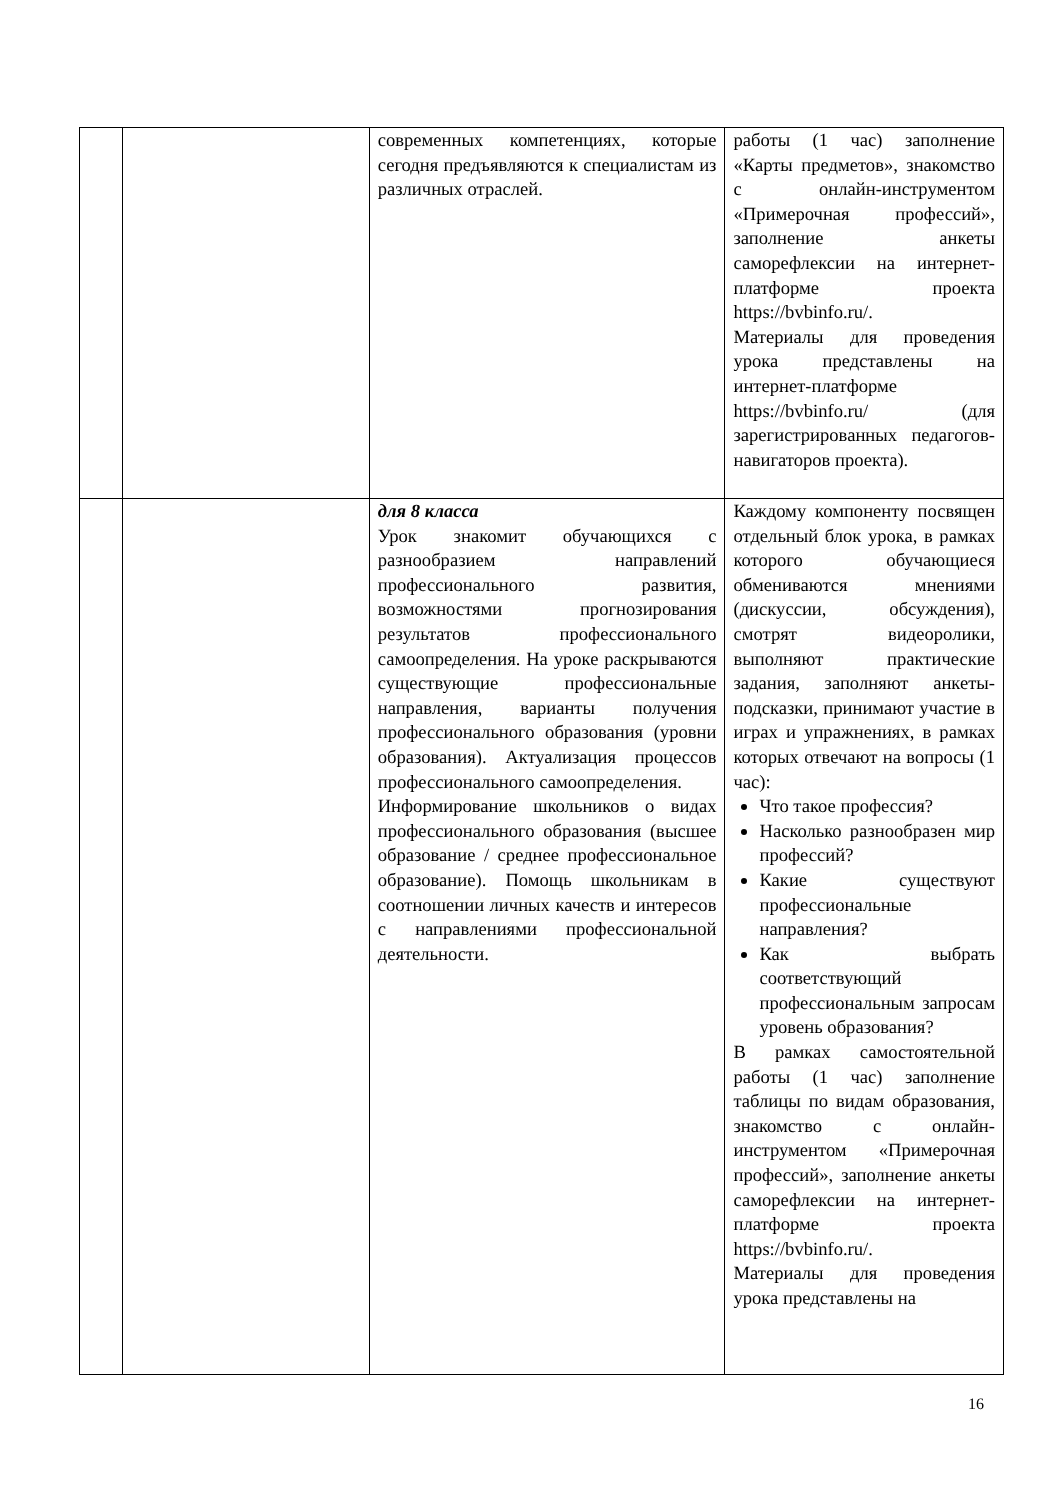| | | современных компетенциях, которые сегодня предъявляются к специалистам из различных отраслей. | работы (1 час) заполнение «Карты предметов», знакомство с онлайн-инструментом «Примерочная профессий», заполнение анкеты саморефлексии на интернет-платформе проекта https://bvbinfo.ru/. Материалы для проведения урока представлены на интернет-платформе https://bvbinfo.ru/ (для зарегистрированных педагогов-навигаторов проекта). |
| | | для 8 класса Урок знакомит обучающихся с разнообразием направлений профессионального развития, возможностями прогнозирования результатов профессионального самоопределения. На уроке раскрываются существующие профессиональные направления, варианты получения профессионального образования (уровни образования). Актуализация процессов профессионального самоопределения. Информирование школьников о видах профессионального образования (высшее образование / среднее профессиональное образование). Помощь школьникам в соотношении личных качеств и интересов с направлениями профессиональной деятельности. | Каждому компоненту посвящен отдельный блок урока, в рамках которого обучающиеся обмениваются мнениями (дискуссии, обсуждения), смотрят видеоролики, выполняют практические задания, заполняют анкеты-подсказки, принимают участие в играх и упражнениях, в рамках которых отвечают на вопросы (1 час): Что такое профессия? Насколько разнообразен мир профессий? Какие существуют профессиональные направления? Как выбрать соответствующий профессиональным запросам уровень образования? В рамках самостоятельной работы (1 час) заполнение таблицы по видам образования, знакомство с онлайн-инструментом «Примерочная профессий», заполнение анкеты саморефлексии на интернет-платформе проекта https://bvbinfo.ru/. Материалы для проведения урока представлены на |
16